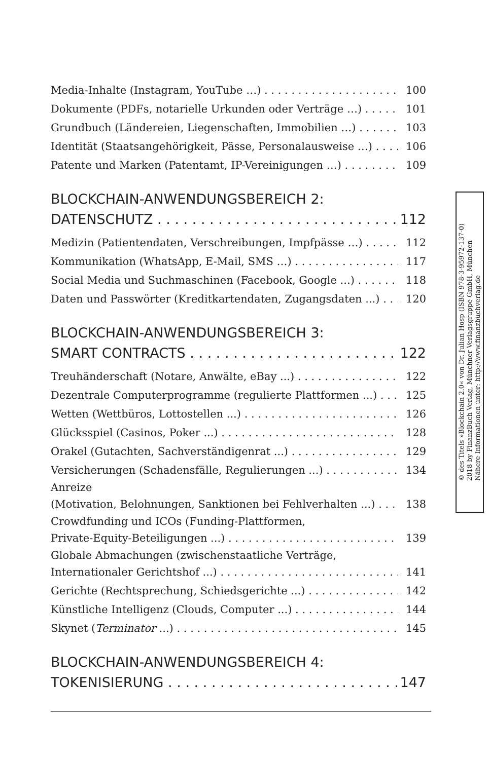Media-Inhalte (Instagram, YouTube …) 100
Dokumente (PDFs, notarielle Urkunden oder Verträge …) 101
Grundbuch (Ländereien, Liegenschaften, Immobilien …) 103
Identität (Staatsangehörigkeit, Pässe, Personalausweise …) 106
Patente und Marken (Patentamt, IP-Vereinigungen …) 109
BLOCKCHAIN-ANWENDUNGSBEREICH 2:
DATENSCHUTZ 112
Medizin (Patientendaten, Verschreibungen, Impfpässe …) 112
Kommunikation (WhatsApp, E-Mail, SMS …) 117
Social Media und Suchmaschinen (Facebook, Google ...) 118
Daten und Passwörter (Kreditkartendaten, Zugangsdaten ...) 120
BLOCKCHAIN-ANWENDUNGSBEREICH 3:
SMART CONTRACTS 122
Treuhänderschaft (Notare, Anwälte, eBay ...) 122
Dezentrale Computerprogramme (regulierte Plattformen ...) 125
Wetten (Wettbüros, Lottostellen ...) 126
Glücksspiel (Casinos, Poker ...) 128
Orakel (Gutachten, Sachverständigenrat ...) 129
Versicherungen (Schadensfälle, Regulierungen ...) 134
Anreize
(Motivation, Belohnungen, Sanktionen bei Fehlverhalten ...) 138
Crowdfunding und ICOs (Funding-Plattformen,
Private-Equity-Beteiligungen ...) 139
Globale Abmachungen (zwischenstaatliche Verträge,
Internationaler Gerichtshof ...) 141
Gerichte (Rechtsprechung, Schiedsgerichte ...) 142
Künstliche Intelligenz (Clouds, Computer ...) 144
Skynet (Terminator ...) 145
BLOCKCHAIN-ANWENDUNGSBEREICH 4:
TOKENISIERUNG 147
© des Titels »Blockchain 2.0« von Dr. Julian Hosp (ISBN 978-3-95972-137-0)
2018 by FinanzBuch Verlag, Münchner Verlagsgruppe GmbH, München
Nähere Informationen unter: http://www.finanzbuchverlag.de